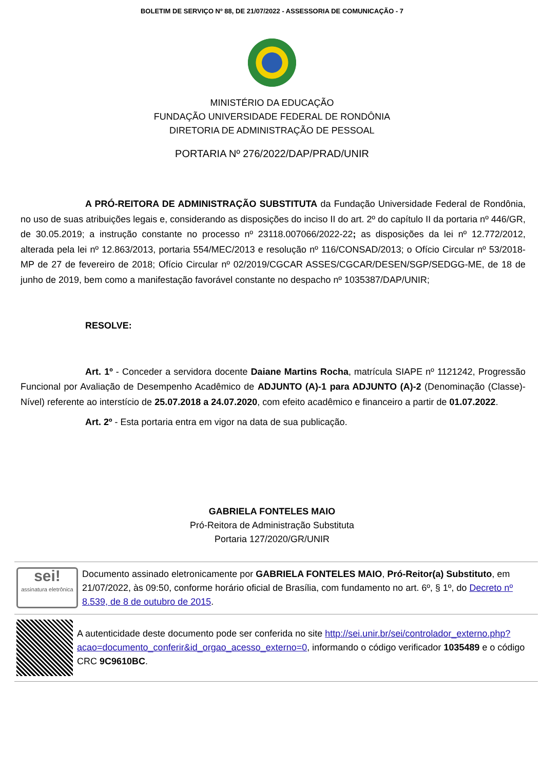BOLETIM DE SERVIÇO Nº 88, DE 21/07/2022 - ASSESSORIA DE COMUNICAÇÃO - 7
MINISTÉRIO DA EDUCAÇÃO
FUNDAÇÃO UNIVERSIDADE FEDERAL DE RONDÔNIA
DIRETORIA DE ADMINISTRAÇÃO DE PESSOAL
PORTARIA Nº 276/2022/DAP/PRAD/UNIR
A PRÓ-REITORA DE ADMINISTRAÇÃO SUBSTITUTA da Fundação Universidade Federal de Rondônia, no uso de suas atribuições legais e, considerando as disposições do inciso II do art. 2º do capítulo II da portaria nº 446/GR, de 30.05.2019; a instrução constante no processo nº 23118.007066/2022-22; as disposições da lei nº 12.772/2012, alterada pela lei nº 12.863/2013, portaria 554/MEC/2013 e resolução nº 116/CONSAD/2013; o Ofício Circular nº 53/2018-MP de 27 de fevereiro de 2018; Ofício Circular nº 02/2019/CGCAR ASSES/CGCAR/DESEN/SGP/SEDGG-ME, de 18 de junho de 2019, bem como a manifestação favorável constante no despacho nº 1035387/DAP/UNIR;
RESOLVE:
Art. 1º - Conceder a servidora docente Daiane Martins Rocha, matrícula SIAPE nº 1121242, Progressão Funcional por Avaliação de Desempenho Acadêmico de ADJUNTO (A)-1 para ADJUNTO (A)-2 (Denominação (Classe)-Nível) referente ao interstício de 25.07.2018 a 24.07.2020, com efeito acadêmico e financeiro a partir de 01.07.2022.
Art. 2º - Esta portaria entra em vigor na data de sua publicação.
GABRIELA FONTELES MAIO
Pró-Reitora de Administração Substituta
Portaria 127/2020/GR/UNIR
sei!
assinatura eletrônica
Documento assinado eletronicamente por GABRIELA FONTELES MAIO, Pró-Reitor(a) Substituto, em 21/07/2022, às 09:50, conforme horário oficial de Brasília, com fundamento no art. 6º, § 1º, do Decreto nº 8.539, de 8 de outubro de 2015.
A autenticidade deste documento pode ser conferida no site http://sei.unir.br/sei/controlador_externo.php?acao=documento_conferir&id_orgao_acesso_externo=0, informando o código verificador 1035489 e o código CRC 9C9610BC.